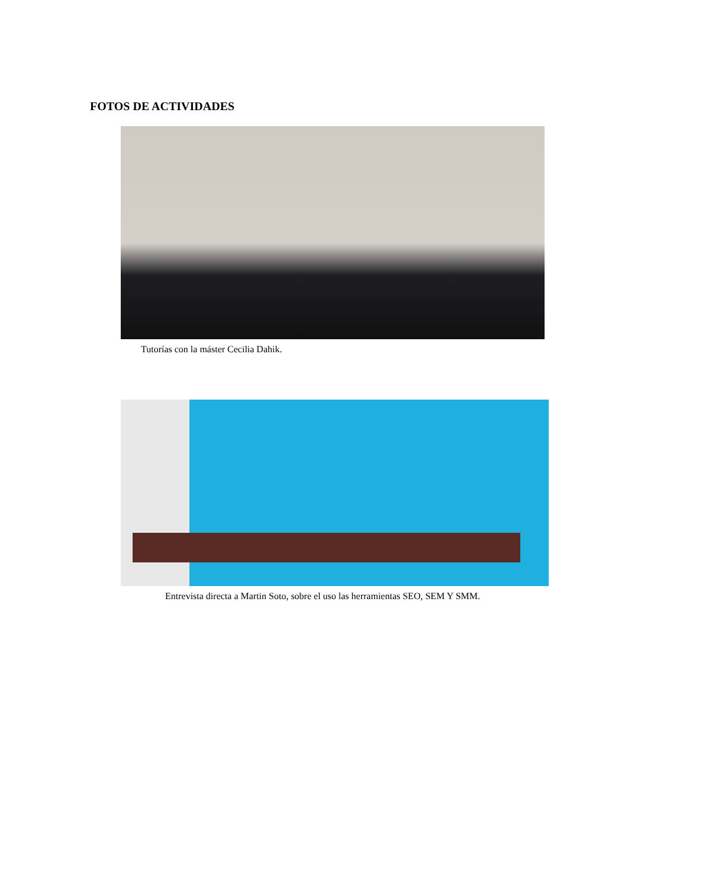FOTOS DE ACTIVIDADES
Tutorías con la máster Cecilia Dahik.
Entrevista directa a Martin Soto, sobre el uso las herramientas SEO, SEM Y SMM.